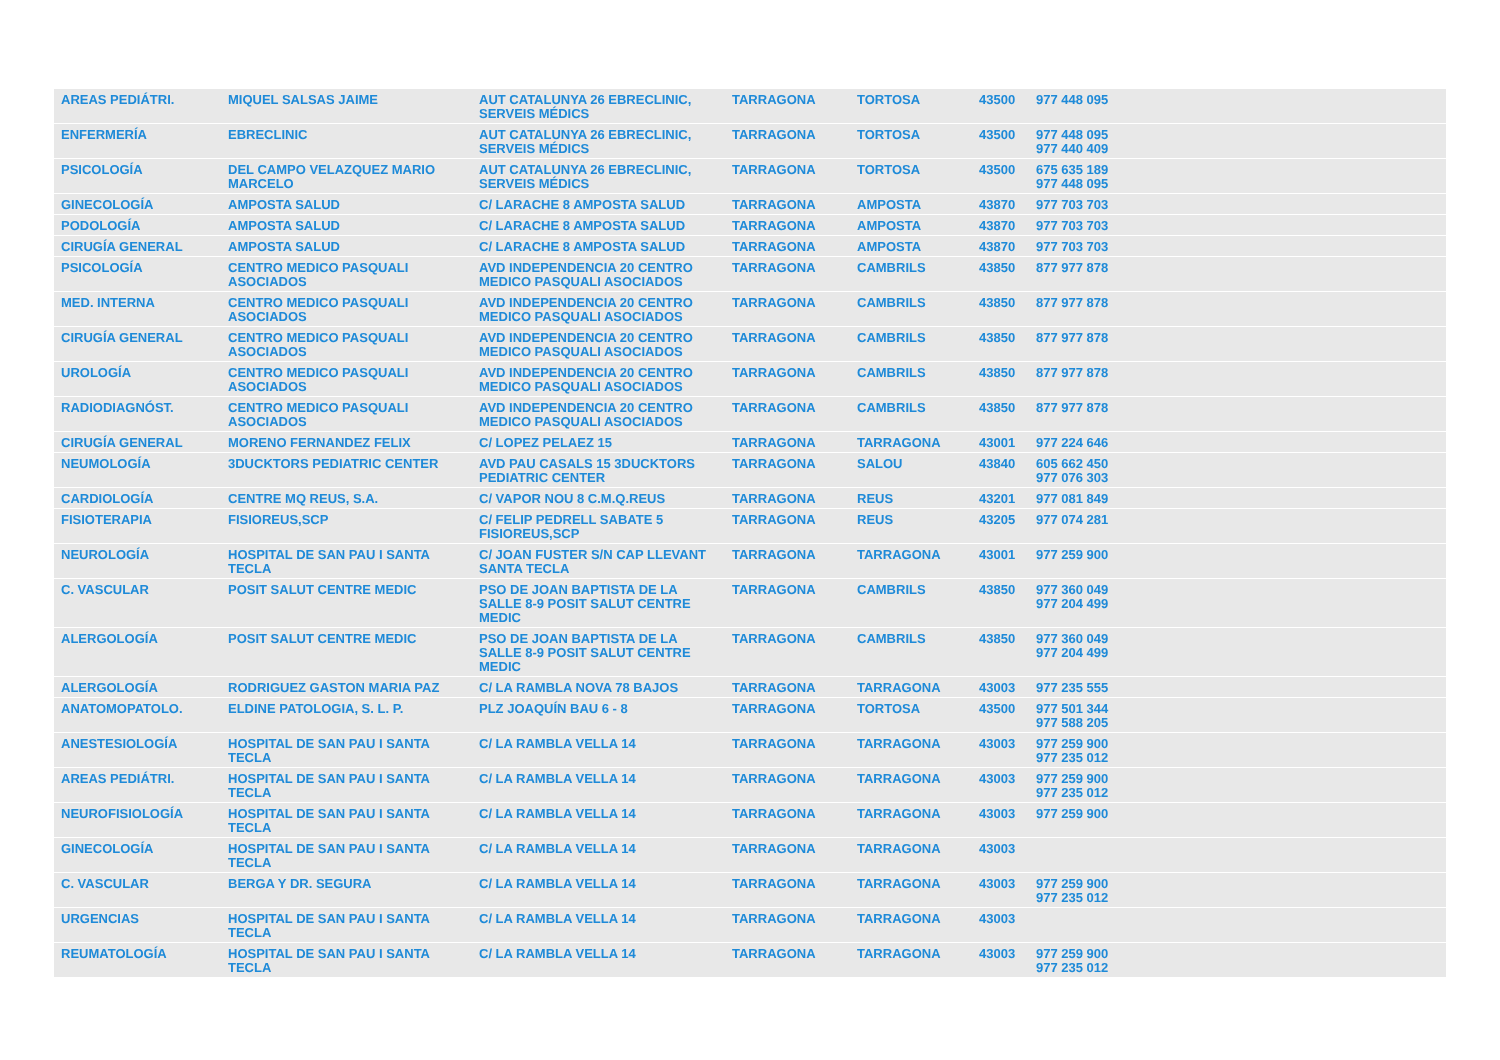| AREAS PEDIÁTRI. | MIQUEL SALSAS JAIME | AUT CATALUNYA 26 EBRECLINIC, SERVEIS MÉDICS | TARRAGONA | TORTOSA | 43500 | 977 448 095 |
| ENFERMERÍA | EBRECLINIC | AUT CATALUNYA 26 EBRECLINIC, SERVEIS MÉDICS | TARRAGONA | TORTOSA | 43500 | 977 448 095 977 440 409 |
| PSICOLOGÍA | DEL CAMPO VELAZQUEZ MARIO MARCELO | AUT CATALUNYA 26 EBRECLINIC, SERVEIS MÉDICS | TARRAGONA | TORTOSA | 43500 | 675 635 189 977 448 095 |
| GINECOLOGÍA | AMPOSTA SALUD | C/ LARACHE 8 AMPOSTA SALUD | TARRAGONA | AMPOSTA | 43870 | 977 703 703 |
| PODOLOGÍA | AMPOSTA SALUD | C/ LARACHE 8 AMPOSTA SALUD | TARRAGONA | AMPOSTA | 43870 | 977 703 703 |
| CIRUGÍA GENERAL | AMPOSTA SALUD | C/ LARACHE 8 AMPOSTA SALUD | TARRAGONA | AMPOSTA | 43870 | 977 703 703 |
| PSICOLOGÍA | CENTRO MEDICO PASQUALI ASOCIADOS | AVD INDEPENDENCIA 20 CENTRO MEDICO PASQUALI ASOCIADOS | TARRAGONA | CAMBRILS | 43850 | 877 977 878 |
| MED. INTERNA | CENTRO MEDICO PASQUALI ASOCIADOS | AVD INDEPENDENCIA 20 CENTRO MEDICO PASQUALI ASOCIADOS | TARRAGONA | CAMBRILS | 43850 | 877 977 878 |
| CIRUGÍA GENERAL | CENTRO MEDICO PASQUALI ASOCIADOS | AVD INDEPENDENCIA 20 CENTRO MEDICO PASQUALI ASOCIADOS | TARRAGONA | CAMBRILS | 43850 | 877 977 878 |
| UROLOGÍA | CENTRO MEDICO PASQUALI ASOCIADOS | AVD INDEPENDENCIA 20 CENTRO MEDICO PASQUALI ASOCIADOS | TARRAGONA | CAMBRILS | 43850 | 877 977 878 |
| RADIODIAGNÓST. | CENTRO MEDICO PASQUALI ASOCIADOS | AVD INDEPENDENCIA 20 CENTRO MEDICO PASQUALI ASOCIADOS | TARRAGONA | CAMBRILS | 43850 | 877 977 878 |
| CIRUGÍA GENERAL | MORENO FERNANDEZ FELIX | C/ LOPEZ PELAEZ 15 | TARRAGONA | TARRAGONA | 43001 | 977 224 646 |
| NEUMOLOGÍA | 3DUCKTORS PEDIATRIC CENTER | AVD PAU CASALS 15 3DUCKTORS PEDIATRIC CENTER | TARRAGONA | SALOU | 43840 | 605 662 450 977 076 303 |
| CARDIOLOGÍA | CENTRE MQ REUS, S.A. | C/ VAPOR NOU 8 C.M.Q.REUS | TARRAGONA | REUS | 43201 | 977 081 849 |
| FISIOTERAPIA | FISIOREUS,SCP | C/ FELIP PEDRELL SABATE 5 FISIOREUS,SCP | TARRAGONA | REUS | 43205 | 977 074 281 |
| NEUROLOGÍA | HOSPITAL DE SAN PAU I SANTA TECLA | C/ JOAN FUSTER S/N CAP LLEVANT SANTA TECLA | TARRAGONA | TARRAGONA | 43001 | 977 259 900 |
| C. VASCULAR | POSIT SALUT CENTRE MEDIC | PSO DE JOAN BAPTISTA DE LA SALLE 8-9 POSIT SALUT CENTRE MEDIC | TARRAGONA | CAMBRILS | 43850 | 977 360 049 977 204 499 |
| ALERGOLOGÍA | POSIT SALUT CENTRE MEDIC | PSO DE JOAN BAPTISTA DE LA SALLE 8-9 POSIT SALUT CENTRE MEDIC | TARRAGONA | CAMBRILS | 43850 | 977 360 049 977 204 499 |
| ALERGOLOGÍA | RODRIGUEZ GASTON MARIA PAZ | C/ LA RAMBLA NOVA 78 BAJOS | TARRAGONA | TARRAGONA | 43003 | 977 235 555 |
| ANATOMOPATOLO. | ELDINE PATOLOGIA, S. L. P. | PLZ JOAQUÍN BAU 6 - 8 | TARRAGONA | TORTOSA | 43500 | 977 501 344 977 588 205 |
| ANESTESIOLOGÍA | HOSPITAL DE SAN PAU I SANTA TECLA | C/ LA RAMBLA VELLA 14 | TARRAGONA | TARRAGONA | 43003 | 977 259 900 977 235 012 |
| AREAS PEDIÁTRI. | HOSPITAL DE SAN PAU I SANTA TECLA | C/ LA RAMBLA VELLA 14 | TARRAGONA | TARRAGONA | 43003 | 977 259 900 977 235 012 |
| NEUROFISIOLOGÍA | HOSPITAL DE SAN PAU I SANTA TECLA | C/ LA RAMBLA VELLA 14 | TARRAGONA | TARRAGONA | 43003 | 977 259 900 |
| GINECOLOGÍA | HOSPITAL DE SAN PAU I SANTA TECLA | C/ LA RAMBLA VELLA 14 | TARRAGONA | TARRAGONA | 43003 | |
| C. VASCULAR | BERGA Y DR. SEGURA | C/ LA RAMBLA VELLA 14 | TARRAGONA | TARRAGONA | 43003 | 977 259 900 977 235 012 |
| URGENCIAS | HOSPITAL DE SAN PAU I SANTA TECLA | C/ LA RAMBLA VELLA 14 | TARRAGONA | TARRAGONA | 43003 | |
| REUMATOLOGÍA | HOSPITAL DE SAN PAU I SANTA TECLA | C/ LA RAMBLA VELLA 14 | TARRAGONA | TARRAGONA | 43003 | 977 259 900 977 235 012 |